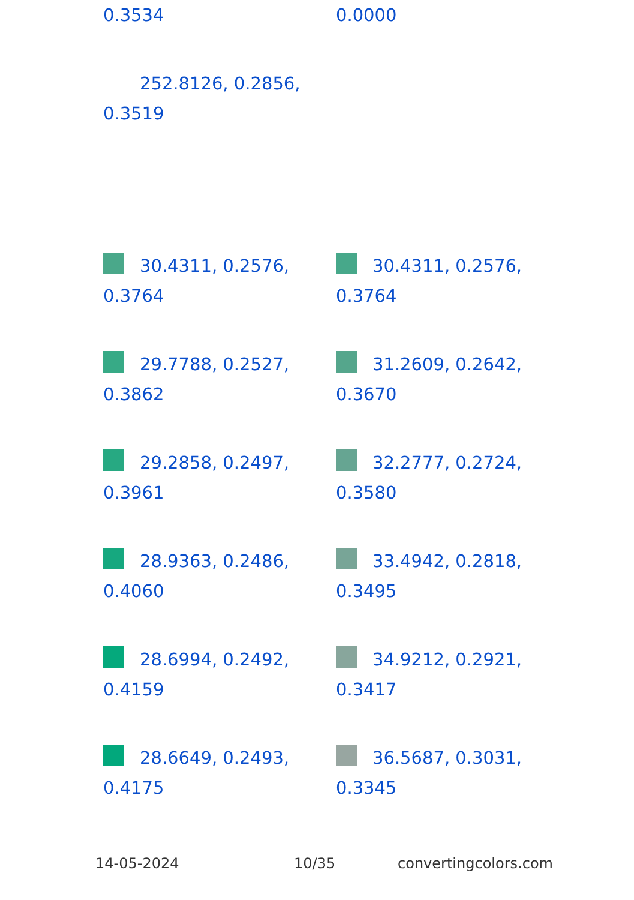0.3534 0.0000
252.8126, 0.2856, 0.3519
30.4311, 0.2576, 0.3764
30.4311, 0.2576, 0.3764
29.7788, 0.2527, 0.3862
31.2609, 0.2642, 0.3670
29.2858, 0.2497, 0.3961
32.2777, 0.2724, 0.3580
28.9363, 0.2486, 0.4060
33.4942, 0.2818, 0.3495
28.6994, 0.2492, 0.4159
34.9212, 0.2921, 0.3417
28.6649, 0.2493, 0.4175
36.5687, 0.3031, 0.3345
14-05-2024 10/35 convertingcolors.com